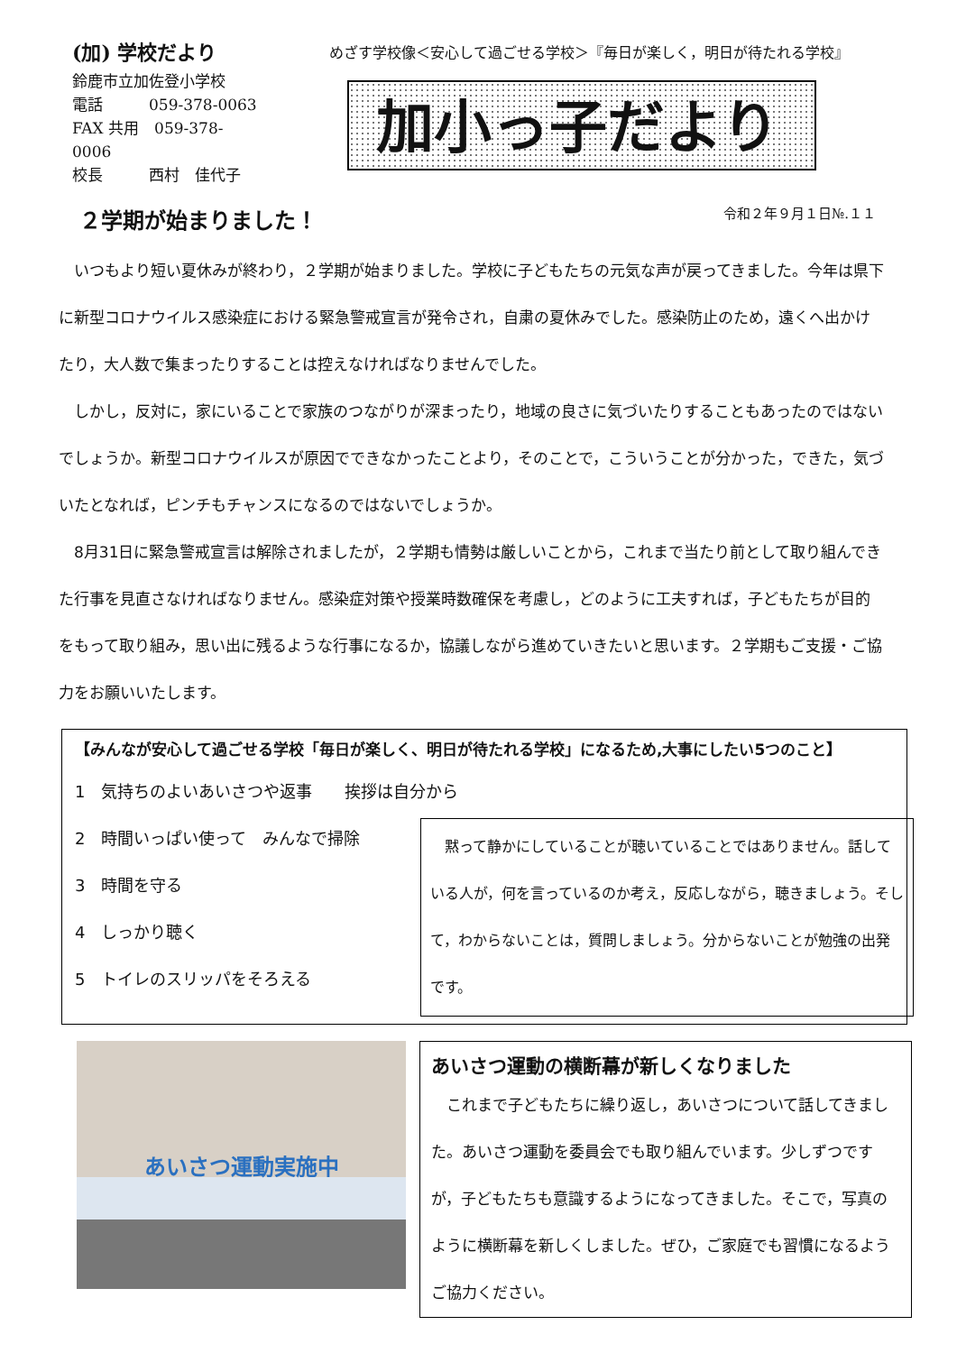(加) 学校だより
鈴鹿市立加佐登小学校
電話　　　059-378-0063
FAX 共用　059-378-0006
校長　　　西村　佳代子
めざす学校像＜安心して過ごせる学校＞『毎日が楽しく，明日が待たれる学校』
加小っ子だより
２学期が始まりました！
令和２年９月１日№.１１
いつもより短い夏休みが終わり，２学期が始まりました。学校に子どもたちの元気な声が戻ってきました。今年は県下に新型コロナウイルス感染症における緊急警戒宣言が発令され，自粛の夏休みでした。感染防止のため，遠くへ出かけたり，大人数で集まったりすることは控えなければなりませんでした。
しかし，反対に，家にいることで家族のつながりが深まったり，地域の良さに気づいたりすることもあったのではないでしょうか。新型コロナウイルスが原因でできなかったことより，そのことで，こういうことが分かった，できた，気づいたとなれば，ピンチもチャンスになるのではないでしょうか。
8月31日に緊急警戒宣言は解除されましたが，２学期も情勢は厳しいことから，これまで当たり前として取り組んできた行事を見直さなければなりません。感染症対策や授業時数確保を考慮し，どのように工夫すれば，子どもたちが目的をもって取り組み，思い出に残るような行事になるか，協議しながら進めていきたいと思います。２学期もご支援・ご協力をお願いいたします。
【みんなが安心して過ごせる学校「毎日が楽しく、明日が待たれる学校」になるため,大事にしたい5つのこと】
1　気持ちのよいあいさつや返事　　挨拶は自分から
2　時間いっぱい使って　みんなで掃除
3　時間を守る
4　しっかり聴く
5　トイレのスリッパをそろえる
黙って静かにしていることが聴いていることではありません。話している人が，何を言っているのか考え，反応しながら，聴きましょう。そして，わからないことは，質問しましょう。分からないことが勉強の出発です。
あいさつ運動実施中
あいさつ運動の横断幕が新しくなりました
これまで子どもたちに繰り返し，あいさつについて話してきました。あいさつ運動を委員会でも取り組んでいます。少しずつですが，子どもたちも意識するようになってきました。そこで，写真のように横断幕を新しくしました。ぜひ，ご家庭でも習慣になるようご協力ください。